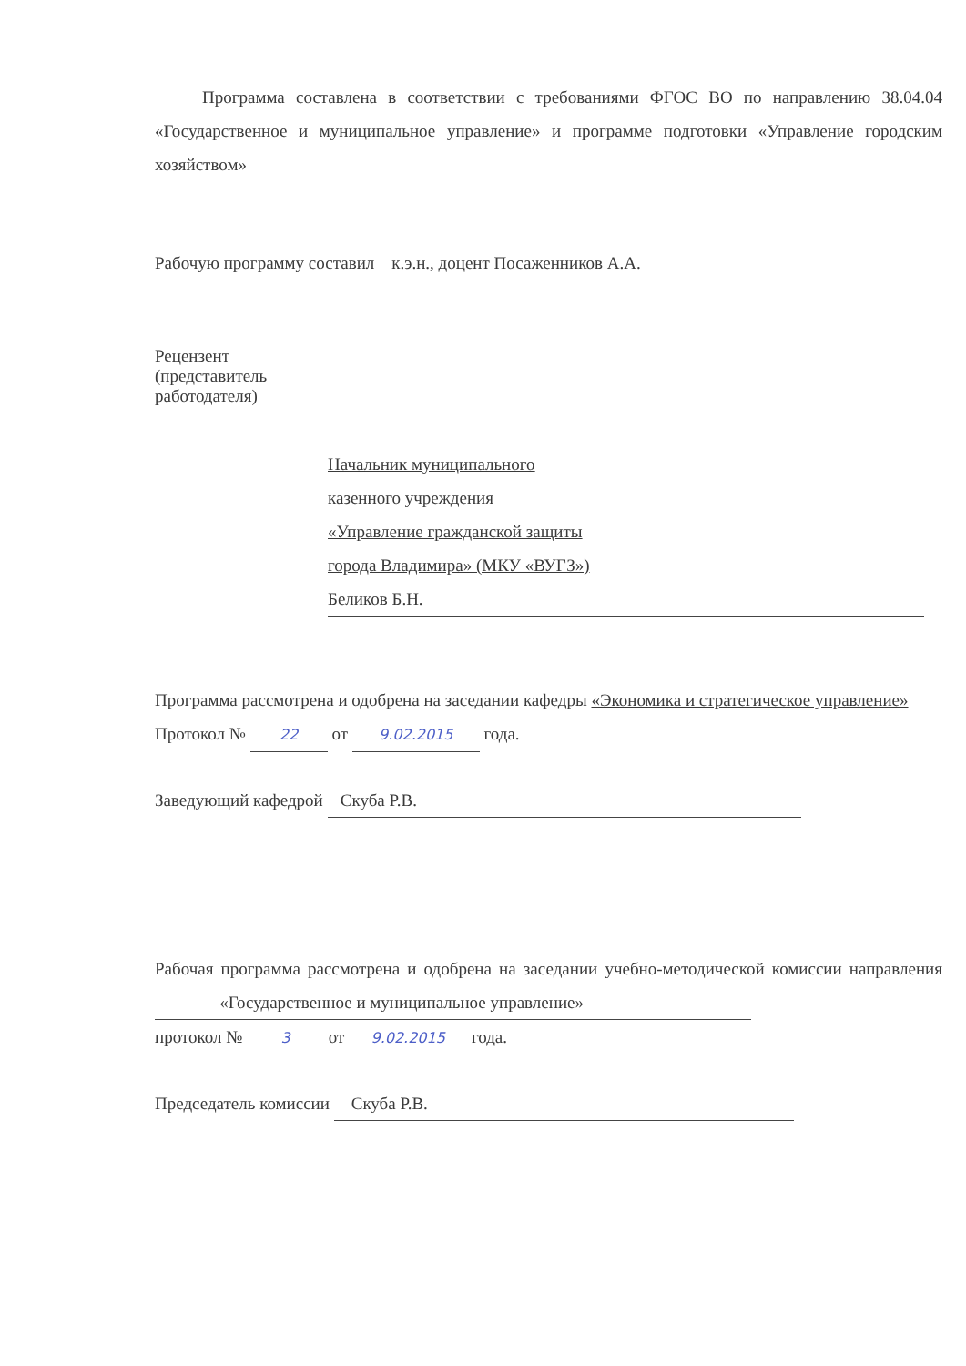Программа составлена в соответствии с требованиями ФГОС ВО по направлению 38.04.04 «Государственное и муниципальное управление» и программе подготовки «Управление городским хозяйством»
Рабочую программу составил к.э.н., доцент Посаженников А.А.
Рецензент
(представитель
работодателя)
Начальник муниципального
казенного учреждения
«Управление гражданской защиты
города Владимира» (МКУ «ВУГЗ»)
Беликов Б.Н.
Программа рассмотрена и одобрена на заседании кафедры «Экономика и стратегическое управление»
Протокол № 22 от 9.02.2015 года.
Заведующий кафедрой Скуба Р.В.
Рабочая программа рассмотрена и одобрена на заседании учебно-методической комиссии направления «Государственное и муниципальное управление»
протокол № 3 от 9.02.2015 года.
Председатель комиссии Скуба Р.В.